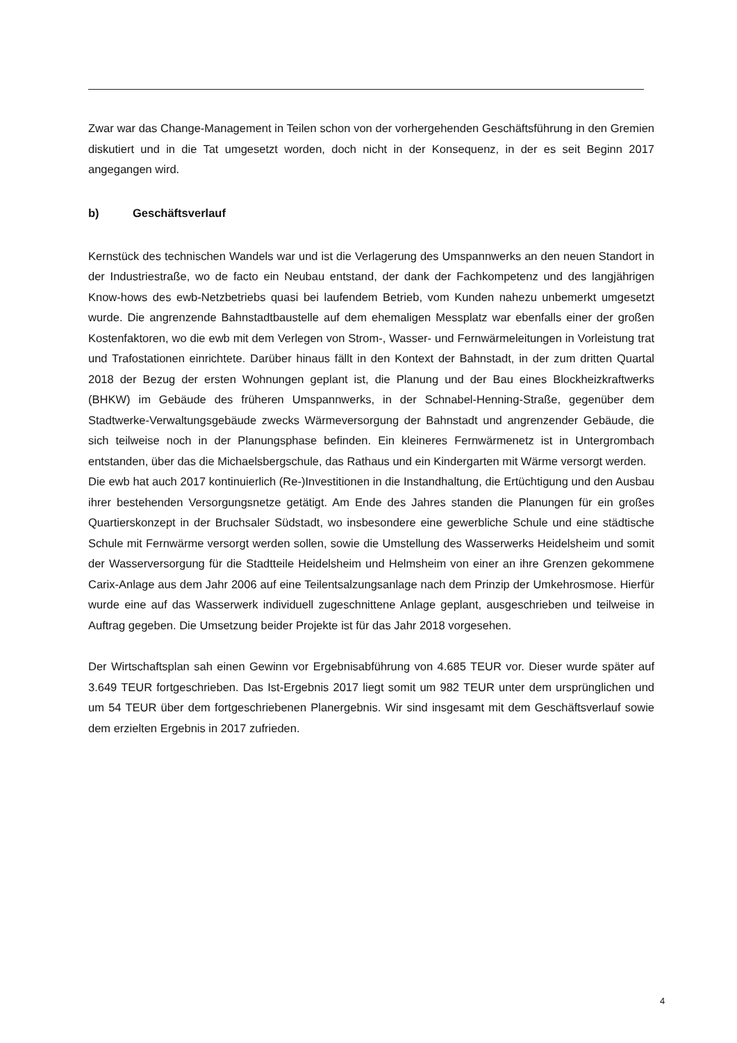Zwar war das Change-Management in Teilen schon von der vorhergehenden Geschäftsführung in den Gremien diskutiert und in die Tat umgesetzt worden, doch nicht in der Konsequenz, in der es seit Beginn 2017 angegangen wird.
b) Geschäftsverlauf
Kernstück des technischen Wandels war und ist die Verlagerung des Umspannwerks an den neuen Standort in der Industriestraße, wo de facto ein Neubau entstand, der dank der Fachkompetenz und des langjährigen Know-hows des ewb-Netzbetriebs quasi bei laufendem Betrieb, vom Kunden nahezu unbemerkt umgesetzt wurde. Die angrenzende Bahnstadtbaustelle auf dem ehemaligen Messplatz war ebenfalls einer der großen Kostenfaktoren, wo die ewb mit dem Verlegen von Strom-, Wasser- und Fernwärmeleitungen in Vorleistung trat und Trafostationen einrichtete. Darüber hinaus fällt in den Kontext der Bahnstadt, in der zum dritten Quartal 2018 der Bezug der ersten Wohnungen geplant ist, die Planung und der Bau eines Blockheizkraftwerks (BHKW) im Gebäude des früheren Umspannwerks, in der Schnabel-Henning-Straße, gegenüber dem Stadtwerke-Verwaltungsgebäude zwecks Wärmeversorgung der Bahnstadt und angrenzender Gebäude, die sich teilweise noch in der Planungsphase befinden. Ein kleineres Fernwärmenetz ist in Untergrombach entstanden, über das die Michaelsbergschule, das Rathaus und ein Kindergarten mit Wärme versorgt werden.
Die ewb hat auch 2017 kontinuierlich (Re-)Investitionen in die Instandhaltung, die Ertüchtigung und den Ausbau ihrer bestehenden Versorgungsnetze getätigt. Am Ende des Jahres standen die Planungen für ein großes Quartierskonzept in der Bruchsaler Südstadt, wo insbesondere eine gewerbliche Schule und eine städtische Schule mit Fernwärme versorgt werden sollen, sowie die Umstellung des Wasserwerks Heidelsheim und somit der Wasserversorgung für die Stadtteile Heidelsheim und Helmsheim von einer an ihre Grenzen gekommene Carix-Anlage aus dem Jahr 2006 auf eine Teilentsalzungsanlage nach dem Prinzip der Umkehrosmose. Hierfür wurde eine auf das Wasserwerk individuell zugeschnittene Anlage geplant, ausgeschrieben und teilweise in Auftrag gegeben. Die Umsetzung beider Projekte ist für das Jahr 2018 vorgesehen.
Der Wirtschaftsplan sah einen Gewinn vor Ergebnisabführung von 4.685 TEUR vor. Dieser wurde später auf 3.649 TEUR fortgeschrieben. Das Ist-Ergebnis 2017 liegt somit um 982 TEUR unter dem ursprünglichen und um 54 TEUR über dem fortgeschriebenen Planergebnis. Wir sind insgesamt mit dem Geschäftsverlauf sowie dem erzielten Ergebnis in 2017 zufrieden.
4